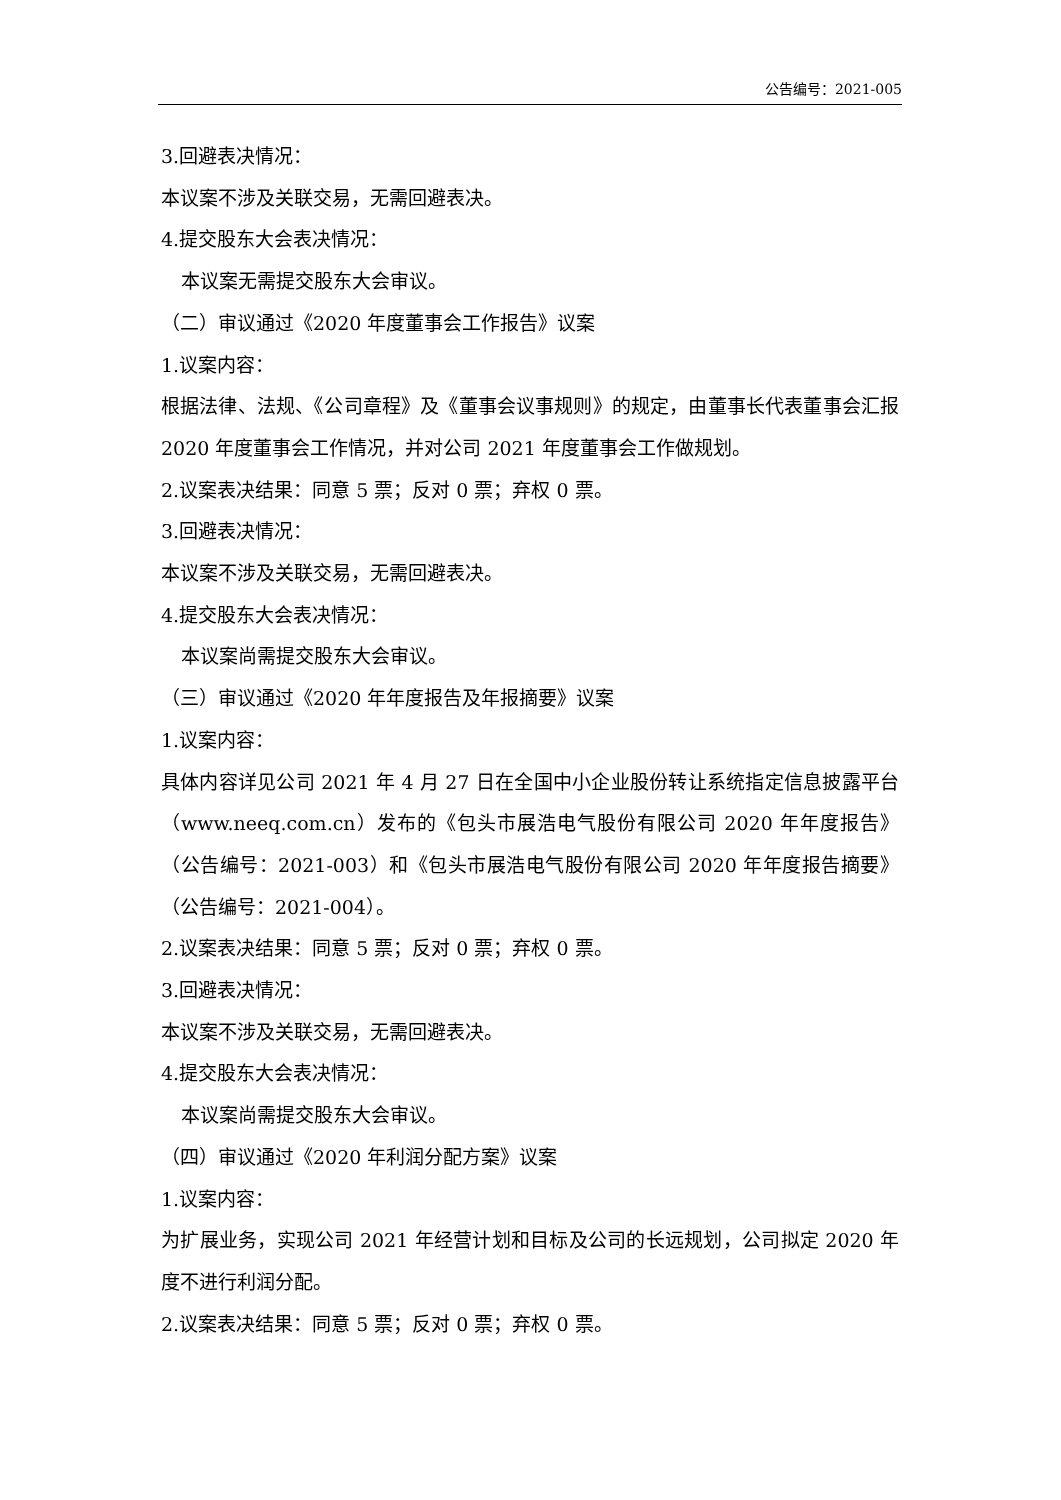公告编号：2021-005
3.回避表决情况：
本议案不涉及关联交易，无需回避表决。
4.提交股东大会表决情况：
本议案无需提交股东大会审议。
（二）审议通过《2020 年度董事会工作报告》议案
1.议案内容：
根据法律、法规、《公司章程》及《董事会议事规则》的规定，由董事长代表董事会汇报 2020 年度董事会工作情况，并对公司 2021 年度董事会工作做规划。
2.议案表决结果：同意 5 票；反对 0 票；弃权 0 票。
3.回避表决情况：
本议案不涉及关联交易，无需回避表决。
4.提交股东大会表决情况：
本议案尚需提交股东大会审议。
（三）审议通过《2020 年年度报告及年报摘要》议案
1.议案内容：
具体内容详见公司 2021 年 4 月 27 日在全国中小企业股份转让系统指定信息披露平台（www.neeq.com.cn）发布的《包头市展浩电气股份有限公司 2020 年年度报告》（公告编号：2021-003）和《包头市展浩电气股份有限公司 2020 年年度报告摘要》（公告编号：2021-004）。
2.议案表决结果：同意 5 票；反对 0 票；弃权 0 票。
3.回避表决情况：
本议案不涉及关联交易，无需回避表决。
4.提交股东大会表决情况：
本议案尚需提交股东大会审议。
（四）审议通过《2020 年利润分配方案》议案
1.议案内容：
为扩展业务，实现公司 2021 年经营计划和目标及公司的长远规划，公司拟定 2020 年度不进行利润分配。
2.议案表决结果：同意 5 票；反对 0 票；弃权 0 票。